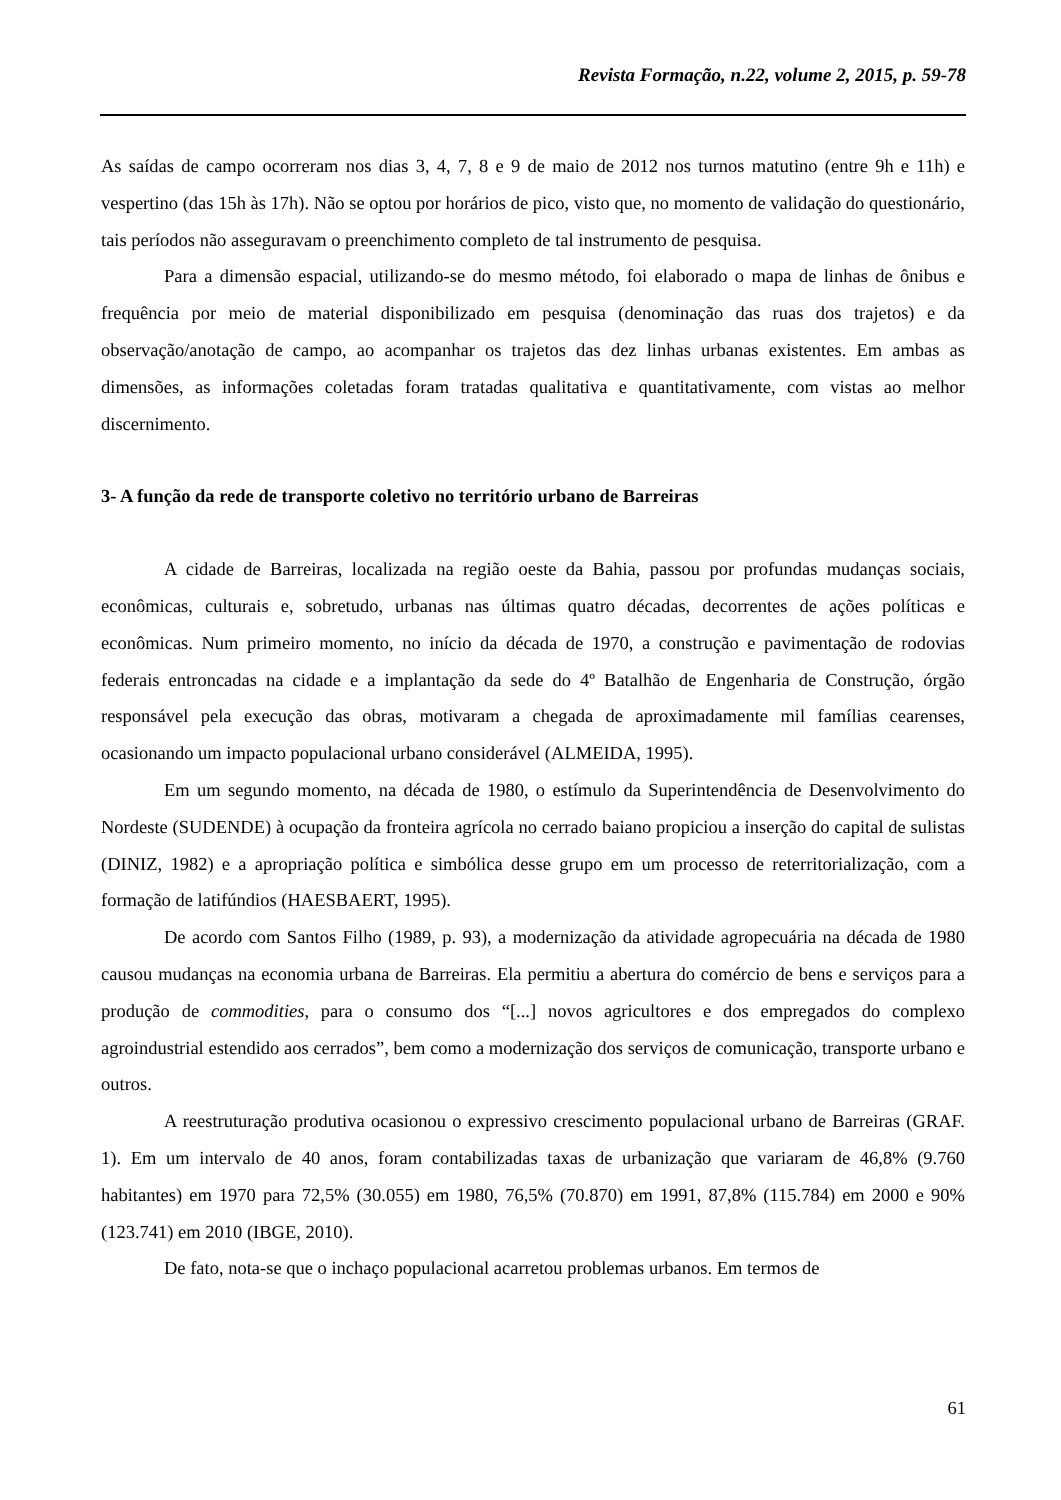Revista Formação, n.22, volume 2, 2015, p. 59-78
As saídas de campo ocorreram nos dias 3, 4, 7, 8 e 9 de maio de 2012 nos turnos matutino (entre 9h e 11h) e vespertino (das 15h às 17h). Não se optou por horários de pico, visto que, no momento de validação do questionário, tais períodos não asseguravam o preenchimento completo de tal instrumento de pesquisa.
Para a dimensão espacial, utilizando-se do mesmo método, foi elaborado o mapa de linhas de ônibus e frequência por meio de material disponibilizado em pesquisa (denominação das ruas dos trajetos) e da observação/anotação de campo, ao acompanhar os trajetos das dez linhas urbanas existentes. Em ambas as dimensões, as informações coletadas foram tratadas qualitativa e quantitativamente, com vistas ao melhor discernimento.
3- A função da rede de transporte coletivo no território urbano de Barreiras
A cidade de Barreiras, localizada na região oeste da Bahia, passou por profundas mudanças sociais, econômicas, culturais e, sobretudo, urbanas nas últimas quatro décadas, decorrentes de ações políticas e econômicas. Num primeiro momento, no início da década de 1970, a construção e pavimentação de rodovias federais entroncadas na cidade e a implantação da sede do 4º Batalhão de Engenharia de Construção, órgão responsável pela execução das obras, motivaram a chegada de aproximadamente mil famílias cearenses, ocasionando um impacto populacional urbano considerável (ALMEIDA, 1995).
Em um segundo momento, na década de 1980, o estímulo da Superintendência de Desenvolvimento do Nordeste (SUDENDE) à ocupação da fronteira agrícola no cerrado baiano propiciou a inserção do capital de sulistas (DINIZ, 1982) e a apropriação política e simbólica desse grupo em um processo de reterritorialização, com a formação de latifúndios (HAESBAERT, 1995).
De acordo com Santos Filho (1989, p. 93), a modernização da atividade agropecuária na década de 1980 causou mudanças na economia urbana de Barreiras. Ela permitiu a abertura do comércio de bens e serviços para a produção de commodities, para o consumo dos “[...] novos agricultores e dos empregados do complexo agroindustrial estendido aos cerrados”, bem como a modernização dos serviços de comunicação, transporte urbano e outros.
A reestruturação produtiva ocasionou o expressivo crescimento populacional urbano de Barreiras (GRAF. 1). Em um intervalo de 40 anos, foram contabilizadas taxas de urbanização que variaram de 46,8% (9.760 habitantes) em 1970 para 72,5% (30.055) em 1980, 76,5% (70.870) em 1991, 87,8% (115.784) em 2000 e 90% (123.741) em 2010 (IBGE, 2010).
De fato, nota-se que o inchaço populacional acarretou problemas urbanos. Em termos de
61